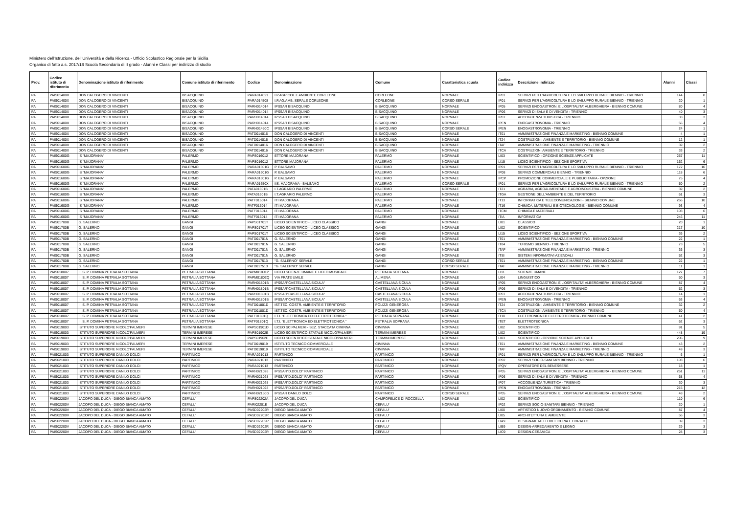Ministero dell'Istruzione, dell'Università e della Ricerca - Ufficio Scolastico Regionale per la Sicilia
Organico di fatto a.s. 2017/18 Scuola Secondaria di II grado - Alunni e Classi per indirizzo di studio
| Prov. | Codice istituto di riferimento | Denominazione istituto di riferimento | Comune istituto di riferimento | Codice | Denominazione | Comune | Caratteristica scuola | Codice indirizzo | Descrizione indirizzo | Alunni | Classi |
| --- | --- | --- | --- | --- | --- | --- | --- | --- | --- | --- | --- |
| PA | PAIS01400X | DON CALOGERO DI VINCENTI | BISACQUINO | PARA014021 | I.P.AGRICOL.E AMBIENTE CORLEONE | CORLEONE | NORMALE | IP01 | SERVIZI PER L'AGRICOLTURA E LO SVILUPPO RURALE BIENNIO - TRIENNIO | 144 | 8 |
| PA | PAIS01400X | DON CALOGERO DI VINCENTI | BISACQUINO | PARA014508 | I.P.AG.AMB. SERALE CORLEONE | CORLEONE | CORSO SERALE | IP01 | SERVIZI PER L'AGRICOLTURA E LO SVILUPPO RURALE BIENNIO - TRIENNIO | 20 | 1 |
| PA | PAIS01400X | DON CALOGERO DI VINCENTI | BISACQUINO | PARH014014 | IPSSAR BISACQUINO | BISACQUINO | NORMALE | IP05 | SERVIZI ENOGASTRON. E L'OSPITALITA' ALBERGHIERA - BIENNIO COMUNE | 80 | 4 |
| PA | PAIS01400X | DON CALOGERO DI VINCENTI | BISACQUINO | PARH014014 | IPSSAR BISACQUINO | BISACQUINO | NORMALE | IP06 | SERVIZI DI SALA E DI VENDITA - TRIENNIO | 40 | 3 |
| PA | PAIS01400X | DON CALOGERO DI VINCENTI | BISACQUINO | PARH014014 | IPSSAR BISACQUINO | BISACQUINO | NORMALE | IP07 | ACCOGLIENZA TURISTICA - TRIENNIO | 33 | 3 |
| PA | PAIS01400X | DON CALOGERO DI VINCENTI | BISACQUINO | PARH014014 | IPSSAR BISACQUINO | BISACQUINO | NORMALE | IPEN | ENOGASTRONOMIA - TRIENNIO | 56 | 4 |
| PA | PAIS01400X | DON CALOGERO DI VINCENTI | BISACQUINO | PARH01450C | IPSSAR BISACQUINO | BISACQUINO | CORSO SERALE | IPEN | ENOGASTRONOMIA - TRIENNIO | 24 | 1 |
| PA | PAIS01400X | DON CALOGERO DI VINCENTI | BISACQUINO | PATD014016 | DON CALOGERO DI VINCENTI | BISACQUINO | NORMALE | IT01 | AMMINISTRAZIONE FINANZA E MARKETING - BIENNIO COMUNE | 4 | 1 |
| PA | PAIS01400X | DON CALOGERO DI VINCENTI | BISACQUINO | PATD014016 | DON CALOGERO DI VINCENTI | BISACQUINO | NORMALE | IT24 | COSTRUZIONI, AMBIENTE E TERRITORIO - BIENNIO COMUNE | 12 | 1 |
| PA | PAIS01400X | DON CALOGERO DI VINCENTI | BISACQUINO | PATD014016 | DON CALOGERO DI VINCENTI | BISACQUINO | NORMALE | ITAF | AMMINISTRAZIONE FINANZA E MARKETING - TRIENNIO | 39 | 2 |
| PA | PAIS01400X | DON CALOGERO DI VINCENTI | BISACQUINO | PATD014016 | DON CALOGERO DI VINCENTI | BISACQUINO | NORMALE | ITCA | COSTRUZIONI AMBIENTE E TERRITORIO - TRIENNIO | 33 | 2 |
| PA | PAIS01600G | IS "MAJORANA" | PALERMO | PAPS016012 | ETTORE MAJORANA | PALERMO | NORMALE | LI03 | SCIENTIFICO - OPZIONE SCIENZE APPLICATE | 257 | 11 |
| PA | PAIS01600G | IS "MAJORANA" | PALERMO | PAPS016012 | ETTORE MAJORANA | PALERMO | NORMALE | LI15 | LICEO SCIENTIFICO - SEZIONE SPORTIVA | 162 | 6 |
| PA | PAIS01600G | IS "MAJORANA" | PALERMO | PARA01601G | P. BALSAMO | PALERMO | NORMALE | IP01 | SERVIZI PER L'AGRICOLTURA E LO SVILUPPO RURALE BIENNIO - TRIENNIO | 172 | 10 |
| PA | PAIS01600G | IS "MAJORANA" | PALERMO | PARA01601G | P. BALSAMO | PALERMO | NORMALE | IP08 | SERVIZI COMMERCIALI BIENNIO - TRIENNIO | 118 | 6 |
| PA | PAIS01600G | IS "MAJORANA" | PALERMO | PARA01601G | P. BALSAMO | PALERMO | NORMALE | IPCP | PROMOZIONE COMMERCIALE E PUBBLICITARIA - OPZIONE | 75 | 4 |
| PA | PAIS01600G | IS "MAJORANA" | PALERMO | PARA01650X | IIS. MAJORANA - BALSAMO | PALERMO | CORSO SERALE | IP01 | SERVIZI PER L'AGRICOLTURA E LO SVILUPPO RURALE BIENNIO - TRIENNIO | 50 | 2 |
| PA | PAIS01600G | IS "MAJORANA" | PALERMO | PATA01601B | I.T.AGRARIO PALERMO | PALERMO | NORMALE | IT21 | AGRARIA, AGROALIMENTARE E AGROINDUSTRIA - BIENNIO COMUNE | 39 | 2 |
| PA | PAIS01600G | IS "MAJORANA" | PALERMO | PATA01601B | I.T.AGRARIO PALERMO | PALERMO | NORMALE | ITGA | GESTIONE DELL'AMBIENTE E DEL TERRITORIO | 61 | 3 |
| PA | PAIS01600G | IS "MAJORANA" | PALERMO | PATF016014 | ITI MAJORANA | PALERMO | NORMALE | IT13 | INFORMATICA E TELECOMUNICAZIONI - BIENNIO COMUNE | 266 | 10 |
| PA | PAIS01600G | IS "MAJORANA" | PALERMO | PATF016014 | ITI MAJORANA | PALERMO | NORMALE | IT16 | CHIMICA, MATERIALI E BIOTECNOLOGIE - BIENNIO COMUNE | 93 | 4 |
| PA | PAIS01600G | IS "MAJORANA" | PALERMO | PATF016014 | ITI MAJORANA | PALERMO | NORMALE | ITCM | CHIMICA E MATERIALI | 103 | 6 |
| PA | PAIS01600G | IS "MAJORANA" | PALERMO | PATF016014 | ITI MAJORANA | PALERMO | NORMALE | ITIA | INFORMATICA | 246 | 11 |
| PA | PAIS01700B | G. SALERNO | GANGI | PAPS01701T | LICEO SCIENTIFICO - LICEO CLASSICO | GANGI | NORMALE | LI01 | CLASSICO | 20 | 1 |
| PA | PAIS01700B | G. SALERNO | GANGI | PAPS01701T | LICEO SCIENTIFICO - LICEO CLASSICO | GANGI | NORMALE | LI02 | SCIENTIFICO | 217 | 10 |
| PA | PAIS01700B | G. SALERNO | GANGI | PAPS01701T | LICEO SCIENTIFICO - LICEO CLASSICO | GANGI | NORMALE | LI15 | LICEO SCIENTIFICO - SEZIONE SPORTIVA | 36 | 2 |
| PA | PAIS01700B | G. SALERNO | GANGI | PATD01701N | G. SALERNO | GANGI | NORMALE | IT01 | AMMINISTRAZIONE FINANZA E MARKETING - BIENNIO COMUNE | 22 | 1 |
| PA | PAIS01700B | G. SALERNO | GANGI | PATD01701N | G. SALERNO | GANGI | NORMALE | IT04 | TURISMO BIENNIO - TRIENNIO | 73 | 5 |
| PA | PAIS01700B | G. SALERNO | GANGI | PATD01701N | G. SALERNO | GANGI | NORMALE | ITAF | AMMINISTRAZIONE FINANZA E MARKETING - TRIENNIO | 36 | 3 |
| PA | PAIS01700B | G. SALERNO | GANGI | PATD01701N | G. SALERNO | GANGI | NORMALE | ITSI | SISTEMI INFORMATIVI AZIENDALI | 52 | 3 |
| PA | PAIS01700B | G. SALERNO | GANGI | PATD017513 | "G. SALERNO" SERALE | GANGI | CORSO SERALE | IT01 | AMMINISTRAZIONE FINANZA E MARKETING - BIENNIO COMUNE | 22 | 1 |
| PA | PAIS01700B | G. SALERNO | GANGI | PATD017513 | "G. SALERNO" SERALE | GANGI | CORSO SERALE | ITAF | AMMINISTRAZIONE FINANZA E MARKETING - TRIENNIO | 11 | 1 |
| PA | PAIS018007 | I.I.S. P. DOMINA PETRALIA SOTTANA | PETRALIA SOTTANA | PAPM01801P | LICEO SCIENZE UMANE E LICEO MUSICALE | PETRALIA SOTTANA | NORMALE | LI11 | SCIENZE UMANE | 127 | 7 |
| PA | PAIS018007 | I.I.S. P. DOMINA PETRALIA SOTTANA | PETRALIA SOTTANA | PAPM01802Q | VIA FRATE UMILE | ALIMENA | NORMALE | LI04 | LINGUISTICO | 50 | 3 |
| PA | PAIS018007 | I.I.S. P. DOMINA PETRALIA SOTTANA | PETRALIA SOTTANA | PARH01801B | IPSSAR"CASTELLANA SICULA" | CASTELLANA SICULA | NORMALE | IP05 | SERVIZI ENOGASTRON. E L'OSPITALITA' ALBERGHIERA - BIENNIO COMUNE | 87 | 4 |
| PA | PAIS018007 | I.I.S. P. DOMINA PETRALIA SOTTANA | PETRALIA SOTTANA | PARH01801B | IPSSAR"CASTELLANA SICULA" | CASTELLANA SICULA | NORMALE | IP06 | SERVIZI DI SALA E DI VENDITA - TRIENNIO | 52 | 3 |
| PA | PAIS018007 | I.I.S. P. DOMINA PETRALIA SOTTANA | PETRALIA SOTTANA | PARH01801B | IPSSAR"CASTELLANA SICULA" | CASTELLANA SICULA | NORMALE | IP07 | ACCOGLIENZA TURISTICA - TRIENNIO | 14 | 1 |
| PA | PAIS018007 | I.I.S. P. DOMINA PETRALIA SOTTANA | PETRALIA SOTTANA | PARH01801B | IPSSAR"CASTELLANA SICULA" | CASTELLANA SICULA | NORMALE | IPEN | ENOGASTRONOMIA - TRIENNIO | 63 | 4 |
| PA | PAIS018007 | I.I.S. P. DOMINA PETRALIA SOTTANA | PETRALIA SOTTANA | PATD01801D | IST.TEC. COSTR. AMBIENTE E TERRITORIO | POLIZZI GENEROSA | NORMALE | IT24 | COSTRUZIONI, AMBIENTE E TERRITORIO - BIENNIO COMUNE | 32 | 2 |
| PA | PAIS018007 | I.I.S. P. DOMINA PETRALIA SOTTANA | PETRALIA SOTTANA | PATD01801D | IST.TEC. COSTR. AMBIENTE E TERRITORIO | POLIZZI GENEROSA | NORMALE | ITCA | COSTRUZIONI AMBIENTE E TERRITORIO - TRIENNIO | 50 | 4 |
| PA | PAIS018007 | I.I.S. P. DOMINA PETRALIA SOTTANA | PETRALIA SOTTANA | PATF01801Q | I.T.I. "ELETTRONICA ED ELETTROTECNICA " | PETRALIA SOPRANA | NORMALE | IT10 | ELETTRONICA ED ELETTROTECNICA - BIENNIO COMUNE | 41 | 2 |
| PA | PAIS018007 | I.I.S. P. DOMINA PETRALIA SOTTANA | PETRALIA SOTTANA | PATF01801Q | I.T.I. "ELETTRONICA ED ELETTROTECNICA " | PETRALIA SOPRANA | NORMALE | ITET | ELETTROTECNICA | 62 | 3 |
| PA | PAIS019003 | ISTITUTO SUPERIORE NICOLO'PALMERI | TERMINI IMERESE | PAPS01901D | LICEO SC.PALMERI - SEZ. STACCATA CIMINNA | CIMINNA | NORMALE | LI02 | SCIENTIFICO | 91 | 5 |
| PA | PAIS019003 | ISTITUTO SUPERIORE NICOLO'PALMERI | TERMINI IMERESE | PAPS01902E | LICEO SCIENTIFICO STATALE NICOLO'PALMERI | TERMINI IMERESE | NORMALE | LI02 | SCIENTIFICO | 448 | 19 |
| PA | PAIS019003 | ISTITUTO SUPERIORE NICOLO'PALMERI | TERMINI IMERESE | PAPS01902E | LICEO SCIENTIFICO STATALE NICOLO'PALMERI | TERMINI IMERESE | NORMALE | LI03 | SCIENTIFICO - OPZIONE SCIENZE APPLICATE | 206 | 9 |
| PA | PAIS019003 | ISTITUTO SUPERIORE NICOLO'PALMERI | TERMINI IMERESE | PATD019019 | ISTITUTO TECNICO COMMERCIALE | CIMINNA | NORMALE | IT01 | AMMINISTRAZIONE FINANZA E MARKETING - BIENNIO COMUNE | 43 | 2 |
| PA | PAIS019003 | ISTITUTO SUPERIORE NICOLO'PALMERI | TERMINI IMERESE | PATD019019 | ISTITUTO TECNICO COMMERCIALE | CIMINNA | NORMALE | ITAF | AMMINISTRAZIONE FINANZA E MARKETING - TRIENNIO | 49 | 3 |
| PA | PAIS021003 | ISTITUTO SUPERIORE DANILO DOLCI | PARTINICO | PARA021013 | PARTINICO | PARTINICO | NORMALE | IP01 | SERVIZI PER L'AGRICOLTURA E LO SVILUPPO RURALE BIENNIO - TRIENNIO | 6 | 1 |
| PA | PAIS021003 | ISTITUTO SUPERIORE DANILO DOLCI | PARTINICO | PARA021013 | PARTINICO | PARTINICO | NORMALE | IP02 | SERVIZI SOCIO-SANITARI BIENNIO - TRIENNIO | 103 | 6 |
| PA | PAIS021003 | ISTITUTO SUPERIORE DANILO DOLCI | PARTINICO | PARA021013 | PARTINICO | PARTINICO | NORMALE | IPQV | OPERATORE DEL BENESSERE | 18 | 1 |
| PA | PAIS021003 | ISTITUTO SUPERIORE DANILO DOLCI | PARTINICO | PARH021028 | IPSSAR"D.DOLCI" PARTINICO | PARTINICO | NORMALE | IP05 | SERVIZI ENOGASTRON. E L'OSPITALITA' ALBERGHIERA - BIENNIO COMUNE | 261 | 11 |
| PA | PAIS021003 | ISTITUTO SUPERIORE DANILO DOLCI | PARTINICO | PARH021028 | IPSSAR"D.DOLCI" PARTINICO | PARTINICO | NORMALE | IP06 | SERVIZI DI SALA E DI VENDITA - TRIENNIO | 68 | 4 |
| PA | PAIS021003 | ISTITUTO SUPERIORE DANILO DOLCI | PARTINICO | PARH021028 | IPSSAR"D.DOLCI" PARTINICO | PARTINICO | NORMALE | IP07 | ACCOGLIENZA TURISTICA - TRIENNIO | 30 | 3 |
| PA | PAIS021003 | ISTITUTO SUPERIORE DANILO DOLCI | PARTINICO | PARH021028 | IPSSAR"D.DOLCI" PARTINICO | PARTINICO | NORMALE | IPEN | ENOGASTRONOMIA - TRIENNIO | 215 | 12 |
| PA | PAIS021003 | ISTITUTO SUPERIORE DANILO DOLCI | PARTINICO | PARH02150G | IPSSAR DANILO DOLCI | PARTINICO | CORSO SERALE | IP05 | SERVIZI ENOGASTRON. E L'OSPITALITA' ALBERGHIERA - BIENNIO COMUNE | 48 | 2 |
| PA | PAIS02200V | JACOPO DEL DUCA - DIEGO BIANCA AMATO | CEFALU' | PAPS02202A | JACOPO DEL DUCA | CAMPOFELICE DI ROCCELLA | NORMALE | LI02 | SCIENTIFICO | 110 | 6 |
| PA | PAIS02200V | JACOPO DEL DUCA - DIEGO BIANCA AMATO | CEFALU' | PARI02201E | JACOPO DEL DUCA | CEFALU' | NORMALE | IP02 | SERVIZI SOCIO-SANITARI BIENNIO - TRIENNIO | 20 | 1 |
| PA | PAIS02200V | JACOPO DEL DUCA - DIEGO BIANCA AMATO | CEFALU' | PASD02202R | DIEGO BIANCA AMATO | CEFALU' | | LI00 | ARTISTICO NUOVO ORDINAMENTO - BIENNIO COMUNE | 87 | 4 |
| PA | PAIS02200V | JACOPO DEL DUCA - DIEGO BIANCA AMATO | CEFALU' | PASD02202R | DIEGO BIANCA AMATO | CEFALU' | | LI05 | ARCHITETTURA E AMBIENTE | 56 | 3 |
| PA | PAIS02200V | JACOPO DEL DUCA - DIEGO BIANCA AMATO | CEFALU' | PASD02202R | DIEGO BIANCA AMATO | CEFALU' | | LIA9 | DESIGN-METALLI OREFICERIA E CORALLO | 39 | 3 |
| PA | PAIS02200V | JACOPO DEL DUCA - DIEGO BIANCA AMATO | CEFALU' | PASD02202R | DIEGO BIANCA AMATO | CEFALU' | | LIB9 | DESIGN-ARREDAMENTO E LEGNO | 29 | 3 |
| PA | PAIS02200V | JACOPO DEL DUCA - DIEGO BIANCA AMATO | CEFALU' | PASD02202R | DIEGO BIANCA AMATO | CEFALU' | | LIC9 | DESIGN-CERAMICA | 28 | 3 |